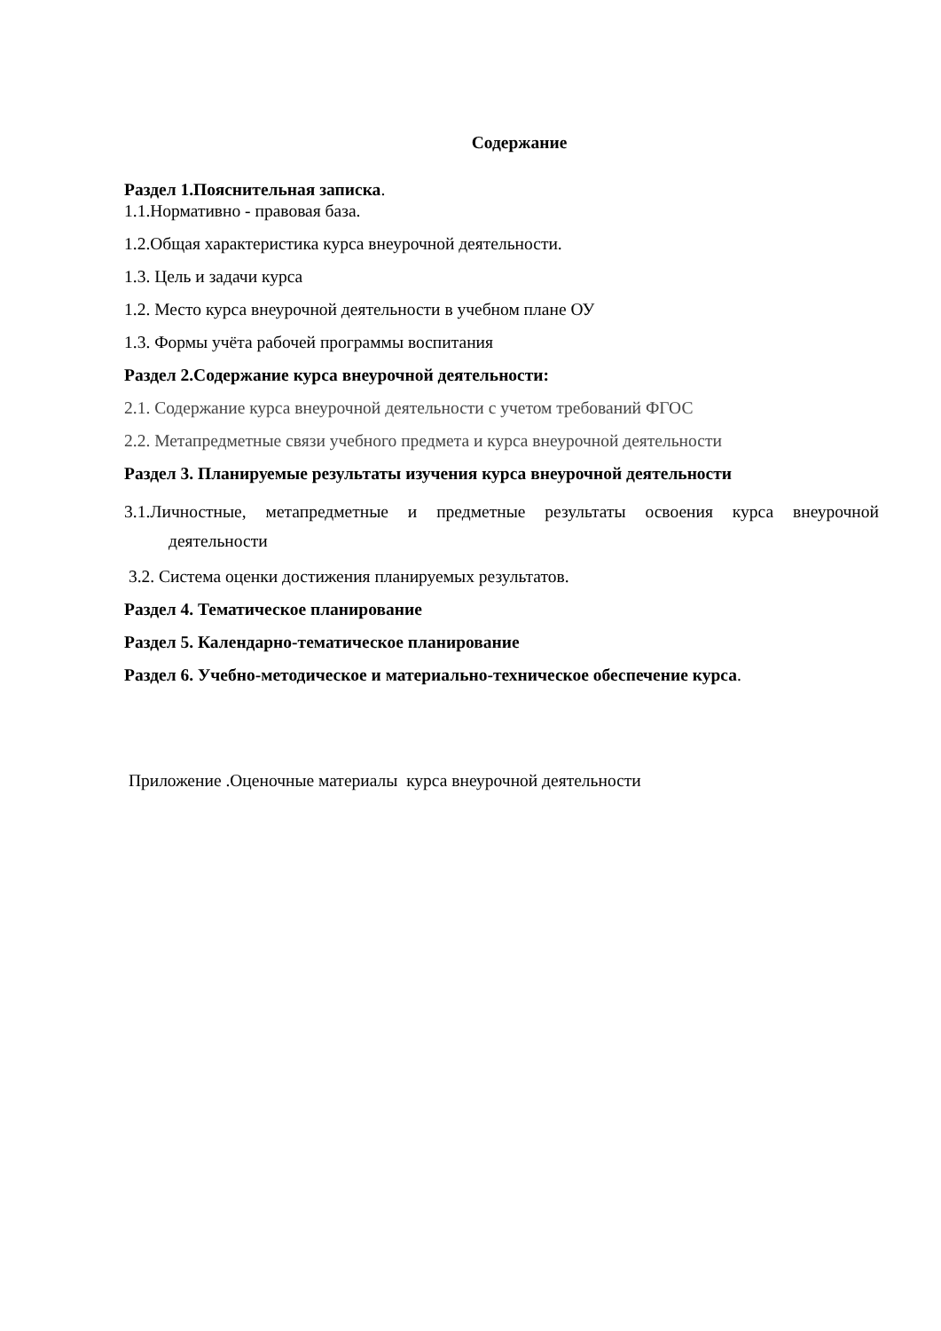Содержание
Раздел 1.Пояснительная записка.
1.1.Нормативно - правовая база.
1.2.Общая характеристика курса внеурочной деятельности.
1.3. Цель и задачи курса
1.2. Место курса внеурочной деятельности в учебном плане ОУ
1.3. Формы учёта рабочей программы воспитания
Раздел 2.Содержание курса внеурочной деятельности:
2.1. Содержание курса внеурочной деятельности с учетом требований ФГОС
2.2. Метапредметные связи учебного предмета и курса внеурочной деятельности
Раздел 3. Планируемые результаты изучения курса внеурочной деятельности
3.1.Личностные, метапредметные и предметные результаты освоения курса внеурочной
деятельности
3.2. Система оценки достижения планируемых результатов.
Раздел 4. Тематическое планирование
Раздел 5. Календарно-тематическое планирование
Раздел 6. Учебно-методическое и материально-техническое обеспечение курса.
Приложение .Оценочные материалы курса внеурочной деятельности